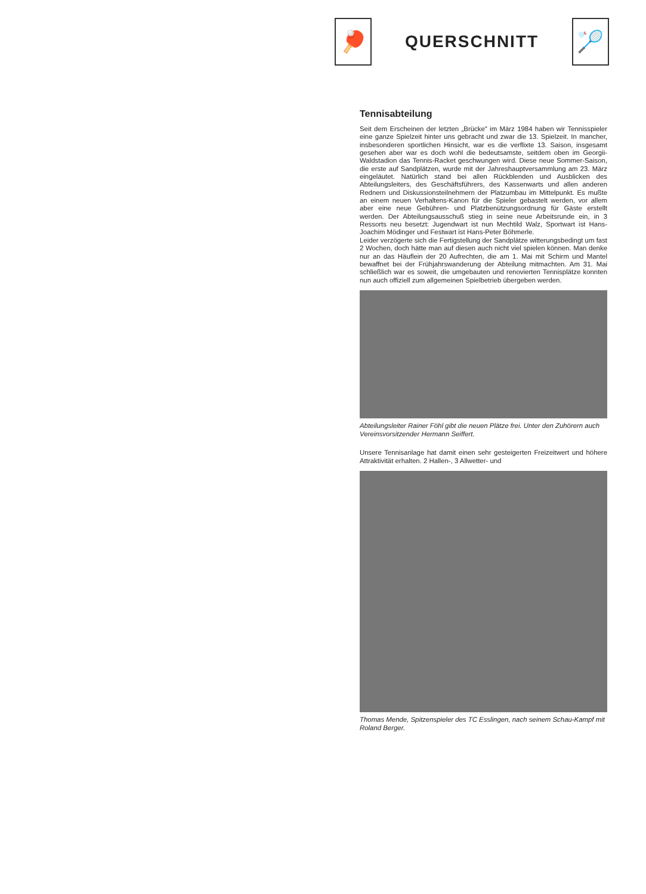🏓
QUERSCHNITT
🏸
Tennisabteilung
Seit dem Erscheinen der letzten „Brücke" im März 1984 haben wir Tennisspieler eine ganze Spielzeit hinter uns gebracht und zwar die 13. Spielzeit. In mancher, insbesonderen sportlichen Hinsicht, war es die verflixte 13. Saison, insgesamt gesehen aber war es doch wohl die bedeutsamste, seitdem oben im Georgii-Waldstadion das Tennis-Racket geschwungen wird. Diese neue Sommer-Saison, die erste auf Sandplätzen, wurde mit der Jahreshauptversammlung am 23. März eingeläutet. Natürlich stand bei allen Rückblenden und Ausblicken des Abteilungsleiters, des Geschäftsführers, des Kassenwarts und allen anderen Rednern und Diskussionsteilnehmern der Platzumbau im Mittelpunkt. Es mußte an einem neuen Verhaltens-Kanon für die Spieler gebastelt werden, vor allem aber eine neue Gebühren- und Platzbenützungsordnung für Gäste erstellt werden. Der Abteilungsausschuß stieg in seine neue Arbeitsrunde ein, in 3 Ressorts neu besetzt: Jugendwart ist nun Mechtild Walz, Sportwart ist Hans-Joachim Mödinger und Festwart ist Hans-Peter Böhmerle.
Leider verzögerte sich die Fertigstellung der Sandplätze witterungsbedingt um fast 2 Wochen, doch hätte man auf diesen auch nicht viel spielen können. Man denke nur an das Häuflein der 20 Aufrechten, die am 1. Mai mit Schirm und Mantel bewaffnet bei der Frühjahrswanderung der Abteilung mitmachten. Am 31. Mai schließlich war es soweit, die umgebauten und renovierten Tennisplätze konnten nun auch offiziell zum allgemeinen Spielbetrieb übergeben werden.
Abteilungsleiter Rainer Föhl gibt die neuen Plätze frei. Unter den Zuhörern auch Vereinsvorsitzender Hermann Seiffert.
Unsere Tennisanlage hat damit einen sehr gesteigerten Freizeitwert und höhere Attraktivität erhalten. 2 Hallen-, 3 Allwetter- und
Thomas Mende, Spitzenspieler des TC Esslingen, nach seinem Schau-Kampf mit Roland Berger.